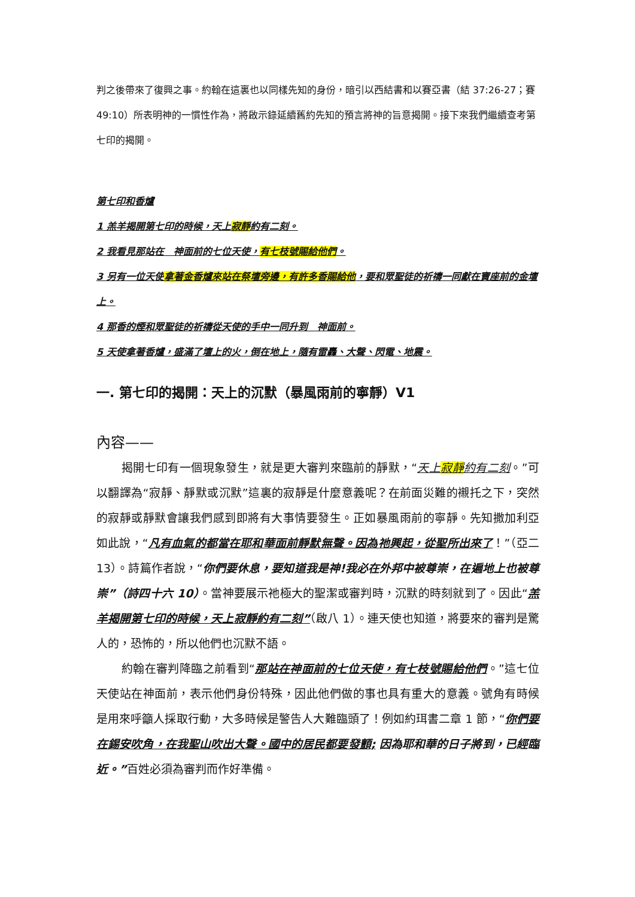判之後帶來了復興之事。約翰在這裏也以同樣先知的身份，暗引以西結書和以賽亞書（結 37:26-27；賽 49:10）所表明神的一慣性作為，將啟示錄延續舊約先知的預言將神的旨意揭開。接下來我們繼續查考第七印的揭開。
第七印和香爐
1 羔羊揭開第七印的時候，天上寂靜約有二刻。
2 我看見那站在　神面前的七位天使，有七枝號賜給他們。
3 另有一位天使拿著金香爐來站在祭壇旁邊，有許多香賜給他，要和眾聖徒的祈禱一同獻在寶座前的金壇上。
4 那香的煙和眾聖徒的祈禱從天使的手中一同升到　神面前。
5 天使拿著香爐，盛滿了壇上的火，倒在地上，隨有雷轟、大聲、閃電、地震。
一. 第七印的揭開：天上的沉默（暴風雨前的寧靜）V1
內容——
揭開七印有一個現象發生，就是更大審判來臨前的靜默，“天上寂靜約有二刻。”可以翻譯為“寂靜、靜默或沉默”這裏的寂靜是什麼意義呢？在前面災難的襯托之下，突然的寂靜或靜默會讓我們感到即將有大事情要發生。正如暴風雨前的寧靜。先知撒加利亞如此說，“凡有血氣的都當在耶和華面前靜默無聲。因為祂興起，從聖所出來了！”（亞二 13）。詩篇作者說，“你們要休息，要知道我是神!我必在外邦中被尊崇，在遍地上也被尊崇”（詩四十六 10）。當神要展示祂極大的聖潔或審判時，沉默的時刻就到了。因此“羔羊揭開第七印的時候，天上寂靜約有二刻”（啟八 1）。連天使也知道，將要來的審判是驚人的，恐怖的，所以他們也沉默不語。
約翰在審判降臨之前看到“那站在神面前的七位天使，有七枝號賜給他們。”這七位天使站在神面前，表示他們身份特殊，因此他們做的事也具有重大的意義。號角有時候是用來呼籲人採取行動，大多時候是警告人大難臨頭了！例如約珥書二章 1 節，“你們要在錫安吹角，在我聖山吹出大聲。國中的居民都要發顫; 因為耶和華的日子將到，已經臨近。”百姓必須為審判而作好準備。